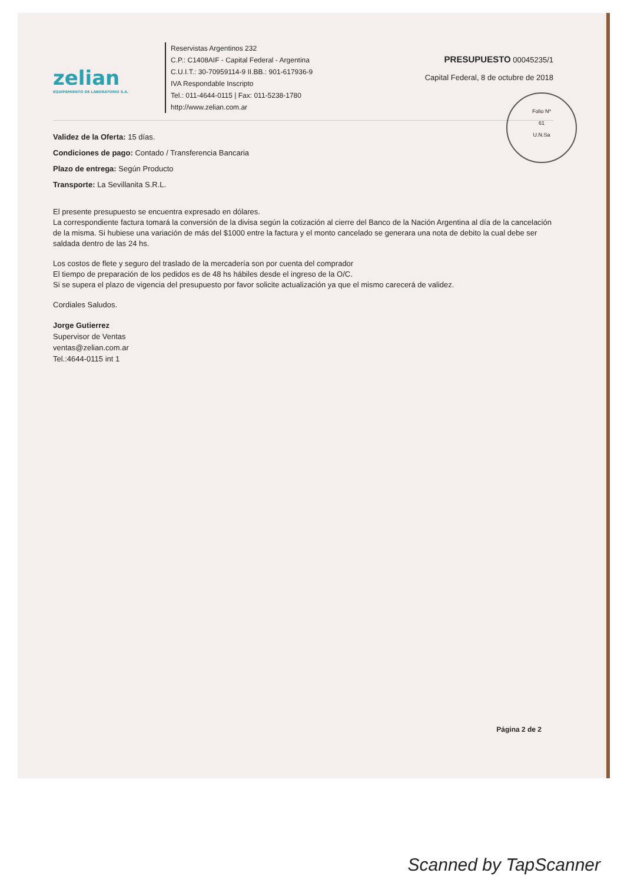zelian
EQUIPAMIENTO DE LABORATORIO S.A.
Reservistas Argentinos 232
C.P.: C1408AIF - Capital Federal - Argentina
C.U.I.T.: 30-70959114-9 II.BB.: 901-617936-9
IVA Respondable Inscripto
Tel.: 011-4644-0115 | Fax: 011-5238-1780
http://www.zelian.com.ar
PRESUPUESTO 00045235/1
Capital Federal, 8 de octubre de 2018
Folio Nº
61
U.N.Sa
Validez de la Oferta: 15 días.
Condiciones de pago: Contado / Transferencia Bancaria
Plazo de entrega: Según Producto
Transporte: La Sevillanita S.R.L.
El presente presupuesto se encuentra expresado en dólares.
La correspondiente factura tomará la conversión de la divisa según la cotización al cierre del Banco de la Nación Argentina al día de la cancelación de la misma. Si hubiese una variación de más del $1000 entre la factura y el monto cancelado se generara una nota de debito la cual debe ser saldada dentro de las 24 hs.
Los costos de flete y seguro del traslado de la mercadería son por cuenta del comprador
El tiempo de preparación de los pedidos es de 48 hs hábiles desde el ingreso de la O/C.
Si se supera el plazo de vigencia del presupuesto por favor solicite actualización ya que el mismo carecerá de validez.
Cordiales Saludos.
Jorge Gutierrez
Supervisor de Ventas
ventas@zelian.com.ar
Tel.:4644-0115 int 1
Página 2 de 2
Scanned by TapScanner